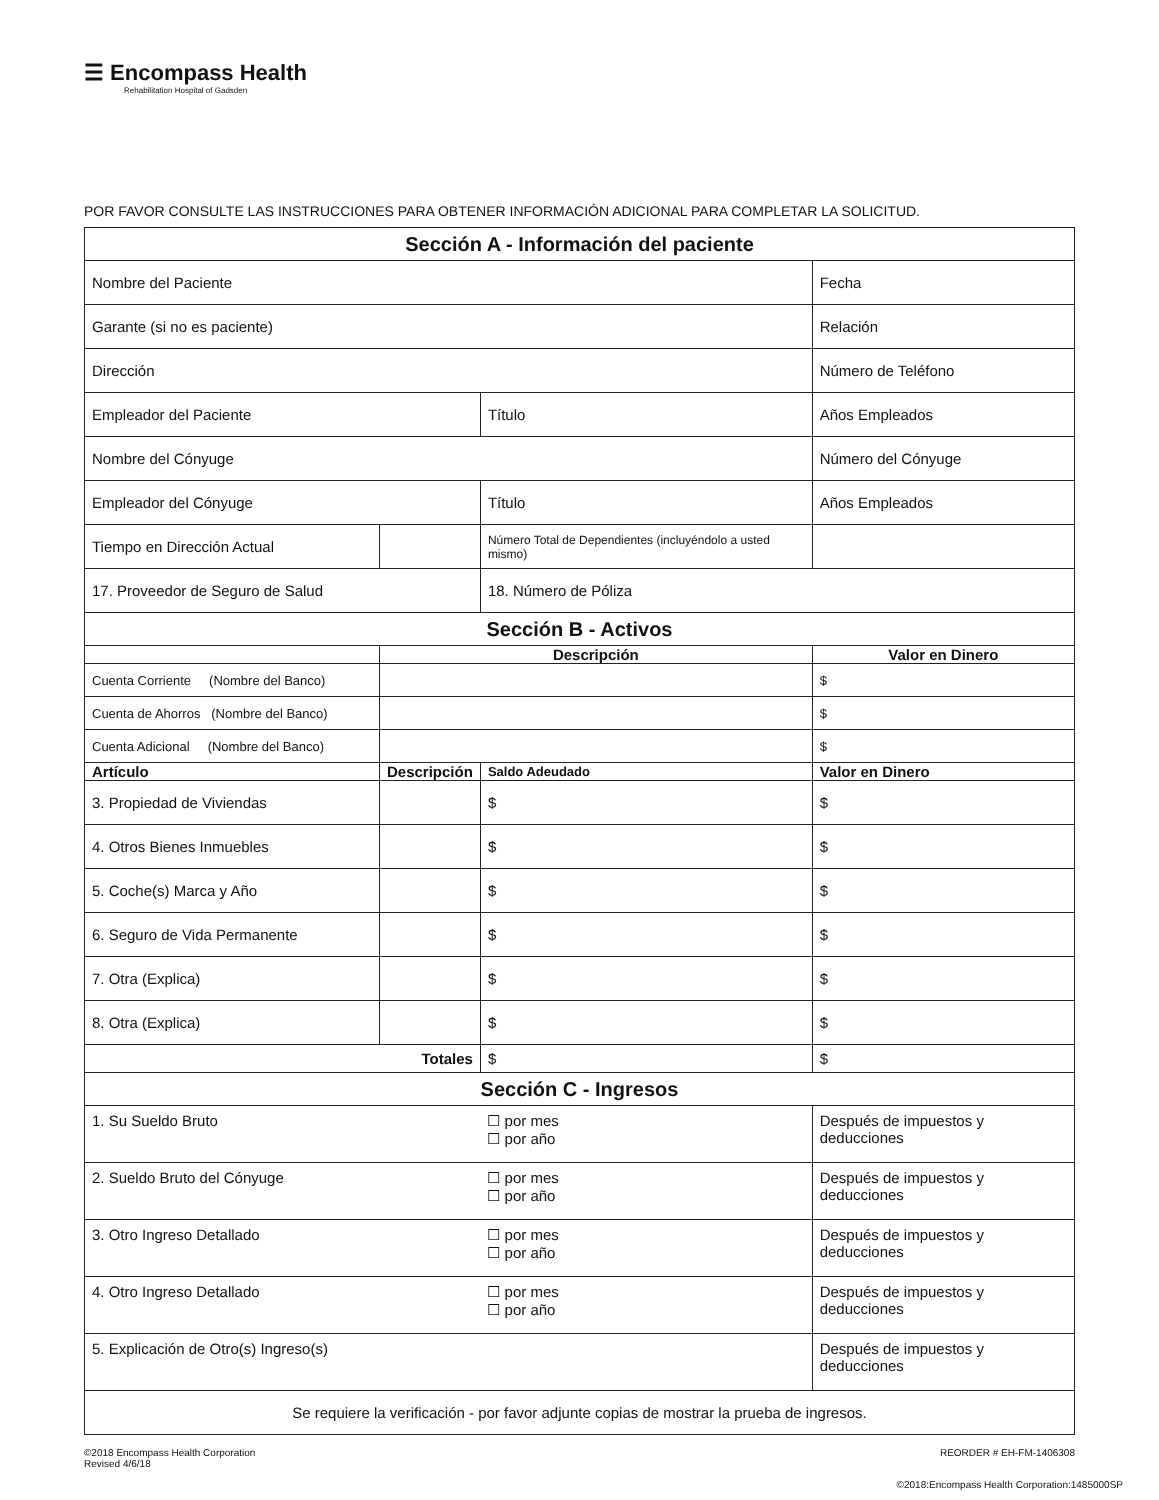☰ Encompass Health
Rehabilitation Hospital of Gadsden
POR FAVOR CONSULTE LAS INSTRUCCIONES PARA OBTENER INFORMACIÓN ADICIONAL PARA COMPLETAR LA SOLICITUD.
| Sección A - Información del paciente | | | | | | |
| Nombre del Paciente | | | | | Fecha | |
| Garante (si no es paciente) | | | | Relación | | |
| Dirección | | | | | Número de Teléfono | |
| Empleador del Paciente | | Título | | | Años Empleados | |
| Nombre del Cónyuge | | | | | Número del Cónyuge | |
| Empleador del Cónyuge | | Título | | | Años Empleados | |
| Tiempo en Dirección Actual | | Número Total de Dependientes (incluyéndolo a usted mismo) | | | | |
| 17. Proveedor de Seguro de Salud | | 18. Número de Póliza | | | | |
| Sección B - Activos | | | | | | |
| | Descripción | | | | Valor en Dinero | |
| Cuenta Corriente (Nombre del Banco) | | | | | $ | |
| Cuenta de Ahorros (Nombre del Banco) | | | | | $ | |
| Cuenta Adicional (Nombre del Banco) | | | | | $ | |
| Artículo | Descripción | | Saldo Adeudado | | Valor en Dinero | |
| 3. Propiedad de Viviendas | | | $ | | $ | |
| 4. Otros Bienes Inmuebles | | | $ | | $ | |
| 5. Coche(s) Marca y Año | | | $ | | $ | |
| 6. Seguro de Vida Permanente | | | $ | | $ | |
| 7. Otra (Explica) | | | $ | | $ | |
| 8. Otra (Explica) | | | $ | | $ | |
| Totales | | | $ | | $ | |
| Sección C - Ingresos | | | | | | |
| 1. Su Sueldo Bruto | | | ☐ por mes ☐ por año | Después de impuestos y deducciones | | |
| 2. Sueldo Bruto del Cónyuge | | | ☐ por mes ☐ por año | Después de impuestos y deducciones | | |
| 3. Otro Ingreso Detallado | | | ☐ por mes ☐ por año | Después de impuestos y deducciones | | |
| 4. Otro Ingreso Detallado | | | ☐ por mes ☐ por año | Después de impuestos y deducciones | | |
| 5. Explicación de Otro(s) Ingreso(s) | | | | Después de impuestos y deducciones | | |
| Se requiere la verificación - por favor adjunte copias de mostrar la prueba de ingresos. | | | | | | |
©2018 Encompass Health Corporation
Revised 4/6/18
REORDER # EH-FM-1406308
©2018:Encompass Health Corporation:1485000SP